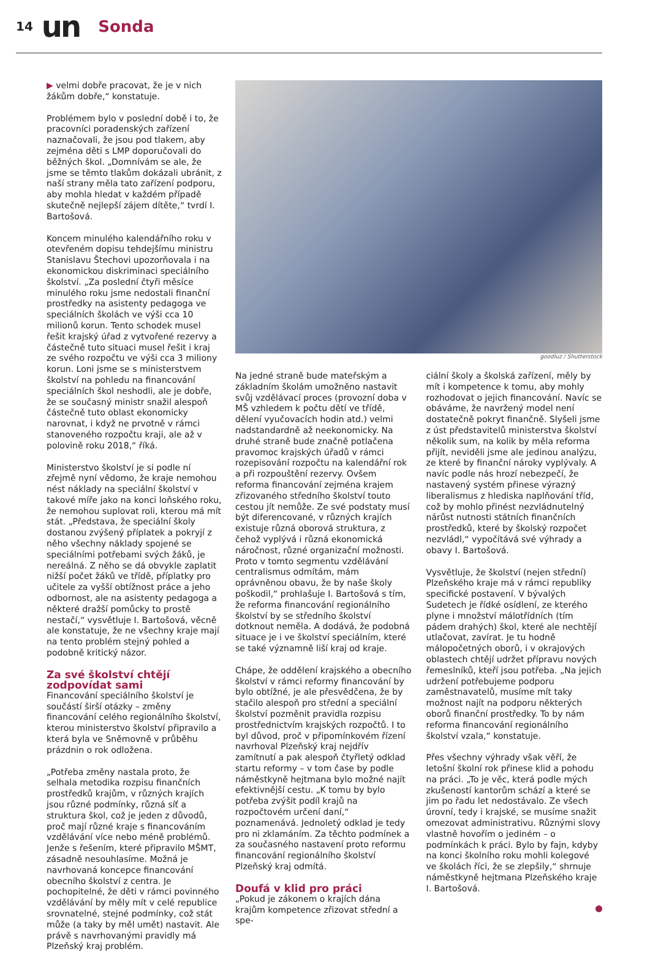14 un Sonda
▶ velmi dobře pracovat, že je v nich žákům dobře,“ konstatuje.
Problémem bylo v poslední době i to, že pracovníci poradenských zařízení naznačovali, že jsou pod tlakem, aby zejména děti s LMP doporučovali do běžných škol. „Domnívám se ale, že jsme se těmto tlakům dokázali ubránit, z naší strany měla tato zařízení podporu, aby mohla hledat v každém případě skutečně nejlepší zájem dítěte,“ tvrdí I. Bartošová.
Koncem minulého kalendářního roku v otevřeném dopisu tehdejšímu ministru Stanislavu Štechovi upozorňovala i na ekonomickou diskriminaci speciálního školství. „Za poslední čtyři měsíce minulého roku jsme nedostali finanční prostředky na asistenty pedagoga ve speciálních školách ve výši cca 10 milionů korun. Tento schodek musel řešit krajský úřad z vytvořené rezervy a částečně tuto situaci musel řešit i kraj ze svého rozpočtu ve výši cca 3 miliony korun. Loni jsme se s ministerstvem školství na pohledu na financování speciálních škol neshodli, ale je dobře, že se současný ministr snažil alespoň částečně tuto oblast ekonomicky narovnat, i když ne prvotně v rámci stanoveného rozpočtu kraji, ale až v polovině roku 2018,“ říká.
Ministerstvo školství je si podle ní zřejmě nyní vědomo, že kraje nemohou nést náklady na speciální školství v takové míře jako na konci loňského roku, že nemohou suplovat roli, kterou má mít stát. „Představa, že speciální školy dostanou zvýšený příplatek a pokryjí z něho všechny náklady spojené se speciálními potřebami svých žáků, je nereálná. Z něho se dá obvykle zaplatit nižší počet žáků ve třídě, příplatky pro učitele za vyšší obtížnost práce a jeho odbornost, ale na asistenty pedagoga a některé dražší pomůcky to prostě nestačí,“ vysvětluje I. Bartošová, věcně ale konstatuje, že ne všechny kraje mají na tento problém stejný pohled a podobně kritický názor.
Za své školství chtějí zodpovídat sami
Financování speciálního školství je součástí širší otázky – změny financování celého regionálního školství, kterou ministerstvo školství připravilo a která byla ve Sněmovně v průběhu prázdnin o rok odložena.
„Potřeba změny nastala proto, že selhala metodika rozpisu finančních prostředků krajům, v různých krajích jsou různé podmínky, různá síť a struktura škol, což je jeden z důvodů, proč mají různé kraje s financováním vzdělávání více nebo méně problémů. Jenže s řešením, které připravilo MŠMT, zásadně nesouhlasíme. Možná je navrhovaná koncepce financování obecního školství z centra. Je pochopitelné, že děti v rámci povinného vzdělávání by měly mít v celé republice srovnatelné, stejné podmínky, což stát může (a taky by měl umět) nastavit. Ale právě s navrhovanými pravidly má Plzeňský kraj problém.
goodluz / Shutterstock
Na jedné straně bude mateřským a základním školám umožněno nastavit svůj vzdělávací proces (provozní doba v MŠ vzhledem k počtu dětí ve třídě, dělení vyučovacích hodin atd.) velmi nadstandardně až neekonomicky. Na druhé straně bude značně potlačena pravomoc krajských úřadů v rámci rozepisování rozpočtu na kalendářní rok a při rozpouštění rezervy. Ovšem reforma financování zejména krajem zřizovaného středního školství touto cestou jít nemůže. Ze své podstaty musí být diferencované, v různých krajích existuje různá oborová struktura, z čehož vyplývá i různá ekonomická náročnost, různé organizační možnosti. Proto v tomto segmentu vzdělávání centralismus odmítám, mám oprávněnou obavu, že by naše školy poškodil,“ prohlašuje I. Bartošová s tím, že reforma financování regionálního školství by se středního školství dotknout neměla. A dodává, že podobná situace je i ve školství speciálním, které se také významně liší kraj od kraje.
Chápe, že oddělení krajského a obecního školství v rámci reformy financování by bylo obtížné, je ale přesvědčena, že by stačilo alespoň pro střední a speciální školství pozměnit pravidla rozpisu prostřednictvím krajských rozpočtů. I to byl důvod, proč v připomínkovém řízení navrhoval Plzeňský kraj nejdřív zamítnutí a pak alespoň čtyřletý odklad startu reformy – v tom čase by podle náměstkyně hejtmana bylo možné najít efektivnější cestu. „K tomu by bylo potřeba zvýšit podíl krajů na rozpočtovém určení daní,“ poznamenává. Jednoletý odklad je tedy pro ni zklamáním. Za těchto podmínek a za současného nastavení proto reformu financování regionálního školství Plzeňský kraj odmítá.
Doufá v klid pro práci
„Pokud je zákonem o krajích dána krajům kompetence zřizovat střední a spe-
ciální školy a školská zařízení, měly by mít i kompetence k tomu, aby mohly rozhodovat o jejich financování. Navíc se obáváme, že navržený model není dostatečně pokryt finančně. Slyšeli jsme z úst představitelů ministerstva školství několik sum, na kolik by měla reforma přijít, neviděli jsme ale jedinou analýzu, ze které by finanční nároky vyplývaly. A navíc podle nás hrozí nebezpečí, že nastavený systém přinese výrazný liberalismus z hlediska naplňování tříd, což by mohlo přinést nezvládnutelný nárůst nutnosti státních finančních prostředků, které by školský rozpočet nezvládl,“ vypočítává své výhrady a obavy I. Bartošová.
Vysvětluje, že školství (nejen střední) Plzeňského kraje má v rámci republiky specifické postavení. V bývalých Sudetech je řídké osídlení, ze kterého plyne i množství málotřídních (tím pádem drahých) škol, které ale nechtějí utlačovat, zavírat. Je tu hodně málopočetných oborů, i v okrajových oblastech chtějí udržet přípravu nových řemeslníků, kteří jsou potřeba. „Na jejich udržení potřebujeme podporu zaměstnavatelů, musíme mít taky možnost najít na podporu některých oborů finanční prostředky. To by nám reforma financování regionálního školství vzala,“ konstatuje.
Přes všechny výhrady však věří, že letošní školní rok přinese klid a pohodu na práci. „To je věc, která podle mých zkušeností kantorům schází a které se jim po řadu let nedostávalo. Ze všech úrovní, tedy i krajské, se musíme snažit omezovat administrativu. Různými slovy vlastně hovořím o jediném – o podmínkách k práci. Bylo by fajn, kdyby na konci školního roku mohli kolegové ve školách říci, že se zlepšily,“ shrnuje náměstkyně hejtmana Plzeňského kraje I. Bartošová.